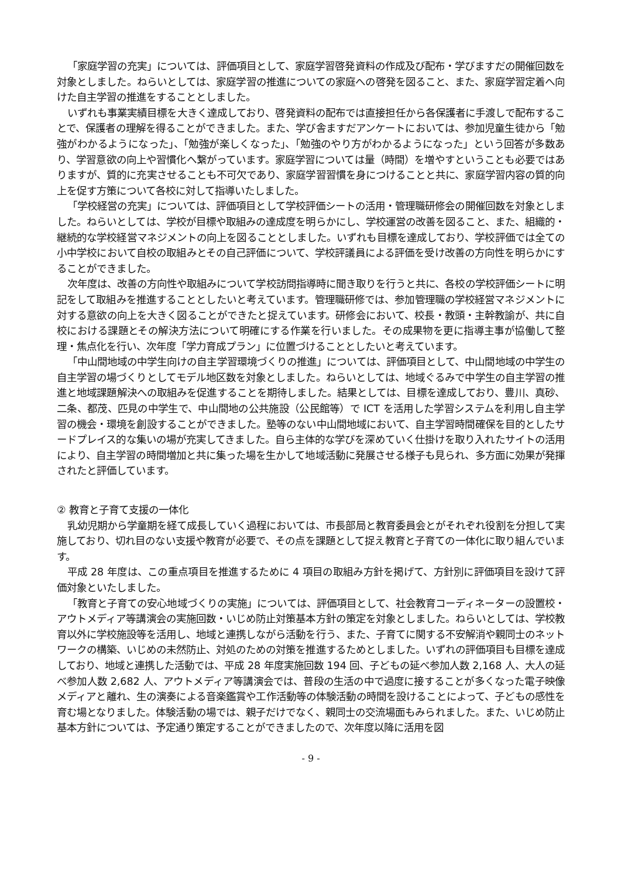「家庭学習の充実」については、評価項目として、家庭学習啓発資料の作成及び配布・学びますだの開催回数を対象としました。ねらいとしては、家庭学習の推進についての家庭への啓発を図ること、また、家庭学習定着へ向けた自主学習の推進をすることとしました。
いずれも事業実績目標を大きく達成しており、啓発資料の配布では直接担任から各保護者に手渡しで配布することで、保護者の理解を得ることができました。また、学び舎ますだアンケートにおいては、参加児童生徒から「勉強がわかるようになった」、「勉強が楽しくなった」、「勉強のやり方がわかるようになった」という回答が多数あり、学習意欲の向上や習慣化へ繋がっています。家庭学習については量（時間）を増やすということも必要ではありますが、質的に充実させることも不可欠であり、家庭学習習慣を身につけることと共に、家庭学習内容の質的向上を促す方策について各校に対して指導いたしました。
「学校経営の充実」については、評価項目として学校評価シートの活用・管理職研修会の開催回数を対象としました。ねらいとしては、学校が目標や取組みの達成度を明らかにし、学校運営の改善を図ること、また、組織的・継続的な学校経営マネジメントの向上を図ることとしました。いずれも目標を達成しており、学校評価では全ての小中学校において自校の取組みとその自己評価について、学校評議員による評価を受け改善の方向性を明らかにすることができました。
次年度は、改善の方向性や取組みについて学校訪問指導時に聞き取りを行うと共に、各校の学校評価シートに明記をして取組みを推進することとしたいと考えています。管理職研修では、参加管理職の学校経営マネジメントに対する意欲の向上を大きく図ることができたと捉えています。研修会において、校長・教頭・主幹教諭が、共に自校における課題とその解決方法について明確にする作業を行いました。その成果物を更に指導主事が協働して整理・焦点化を行い、次年度「学力育成プラン」に位置づけることとしたいと考えています。
「中山間地域の中学生向けの自主学習環境づくりの推進」については、評価項目として、中山間地域の中学生の自主学習の場づくりとしてモデル地区数を対象としました。ねらいとしては、地域ぐるみで中学生の自主学習の推進と地域課題解決への取組みを促進することを期待しました。結果としては、目標を達成しており、豊川、真砂、二条、都茂、匹見の中学生で、中山間地の公共施設（公民館等）で ICT を活用した学習システムを利用し自主学習の機会・環境を創設することができました。塾等のない中山間地域において、自主学習時間確保を目的としたサードプレイス的な集いの場が充実してきました。自ら主体的な学びを深めていく仕掛けを取り入れたサイトの活用により、自主学習の時間増加と共に集った場を生かして地域活動に発展させる様子も見られ、多方面に効果が発揮されたと評価しています。
② 教育と子育て支援の一体化
乳幼児期から学童期を経て成長していく過程においては、市長部局と教育委員会とがそれぞれ役割を分担して実施しており、切れ目のない支援や教育が必要で、その点を課題として捉え教育と子育ての一体化に取り組んでいます。
平成 28 年度は、この重点項目を推進するために 4 項目の取組み方針を掲げて、方針別に評価項目を設けて評価対象といたしました。
「教育と子育ての安心地域づくりの実施」については、評価項目として、社会教育コーディネーターの設置校・アウトメディア等講演会の実施回数・いじめ防止対策基本方針の策定を対象としました。ねらいとしては、学校教育以外に学校施設等を活用し、地域と連携しながら活動を行う、また、子育てに関する不安解消や親同士のネットワークの構築、いじめの未然防止、対処のための対策を推進するためとしました。いずれの評価項目も目標を達成しており、地域と連携した活動では、平成 28 年度実施回数 194 回、子どもの延べ参加人数 2,168 人、大人の延べ参加人数 2,682 人、アウトメディア等講演会では、普段の生活の中で過度に接することが多くなった電子映像メディアと離れ、生の演奏による音楽鑑賞や工作活動等の体験活動の時間を設けることによって、子どもの感性を育む場となりました。体験活動の場では、親子だけでなく、親同士の交流場面もみられました。また、いじめ防止基本方針については、予定通り策定することができましたので、次年度以降に活用を図
- 9 -